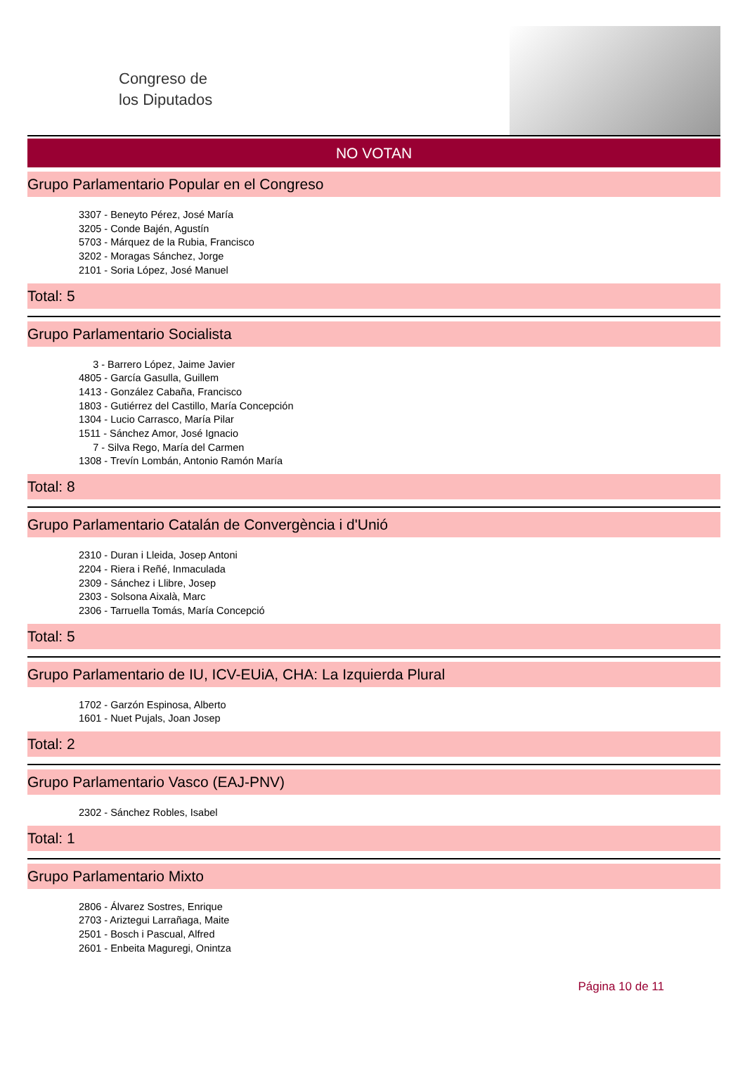Congreso de
los Diputados
NO VOTAN
Grupo Parlamentario Popular en el Congreso
3307 - Beneyto Pérez, José María
3205 - Conde Bajén, Agustín
5703 - Márquez de la Rubia, Francisco
3202 - Moragas Sánchez, Jorge
2101 - Soria López, José Manuel
Total: 5
Grupo Parlamentario Socialista
3 - Barrero López, Jaime Javier
4805 - García Gasulla, Guillem
1413 - González Cabaña, Francisco
1803 - Gutiérrez del Castillo, María Concepción
1304 - Lucio Carrasco, María Pilar
1511 - Sánchez Amor, José Ignacio
7 - Silva Rego, María del Carmen
1308 - Trevín Lombán, Antonio Ramón María
Total: 8
Grupo Parlamentario Catalán de Convergència i d'Unió
2310 - Duran i Lleida, Josep Antoni
2204 - Riera i Reñé, Inmaculada
2309 - Sánchez i Llibre, Josep
2303 - Solsona Aixalà, Marc
2306 - Tarruella Tomás, María Concepció
Total: 5
Grupo Parlamentario de IU, ICV-EUiA, CHA: La Izquierda Plural
1702 - Garzón Espinosa, Alberto
1601 - Nuet Pujals, Joan Josep
Total: 2
Grupo Parlamentario Vasco (EAJ-PNV)
2302 - Sánchez Robles, Isabel
Total: 1
Grupo Parlamentario Mixto
2806 - Álvarez Sostres, Enrique
2703 - Ariztegui Larrañaga, Maite
2501 - Bosch i Pascual, Alfred
2601 - Enbeita Maguregi, Onintza
Página 10 de 11